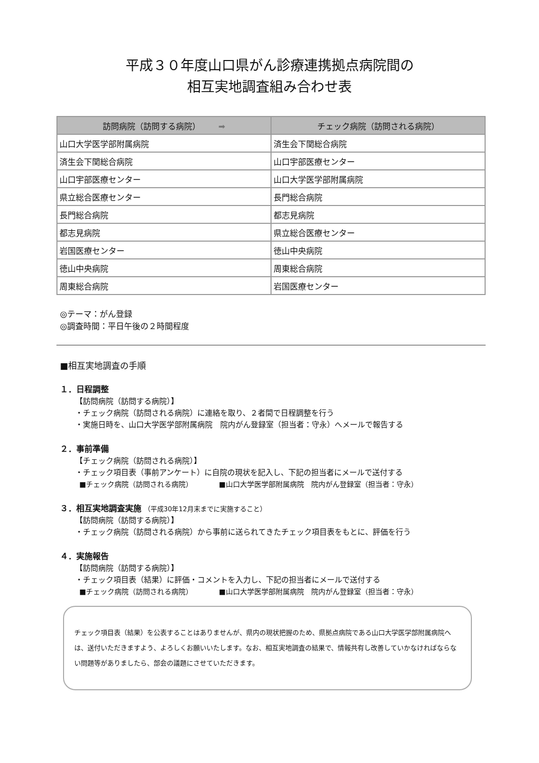平成３０年度山口県がん診療連携拠点病院間の
相互実地調査組み合わせ表
| 訪問病院（訪問する病院） ➡ | チェック病院（訪問される病院） |
| --- | --- |
| 山口大学医学部附属病院 | 済生会下関総合病院 |
| 済生会下関総合病院 | 山口宇部医療センター |
| 山口宇部医療センター | 山口大学医学部附属病院 |
| 県立総合医療センター | 長門総合病院 |
| 長門総合病院 | 都志見病院 |
| 都志見病院 | 県立総合医療センター |
| 岩国医療センター | 徳山中央病院 |
| 徳山中央病院 | 周東総合病院 |
| 周東総合病院 | 岩国医療センター |
◎テーマ：がん登録
◎調査時間：平日午後の２時間程度
■相互実地調査の手順
１．日程調整
【訪問病院（訪問する病院）】
・チェック病院（訪問される病院）に連絡を取り、２者間で日程調整を行う
・実施日時を、山口大学医学部附属病院　院内がん登録室（担当者：守永）へメールで報告する
２．事前準備
【チェック病院（訪問される病院）】
・チェック項目表（事前アンケート）に自院の現状を記入し、下記の担当者にメールで送付する
■チェック病院（訪問される病院） ■山口大学医学部附属病院　院内がん登録室（担当者：守永）
３．相互実地調査実施 （平成30年12月末までに実施すること）
【訪問病院（訪問する病院）】
・チェック病院（訪問される病院）から事前に送られてきたチェック項目表をもとに、評価を行う
４．実施報告
【訪問病院（訪問する病院）】
・チェック項目表（結果）に評価・コメントを入力し、下記の担当者にメールで送付する
■チェック病院（訪問される病院） ■山口大学医学部附属病院　院内がん登録室（担当者：守永）
チェック項目表（結果）を公表することはありませんが、県内の現状把握のため、県拠点病院である山口大学医学部附属病院へは、送付いただきますよう、よろしくお願いいたします。なお、相互実地調査の結果で、情報共有し改善していかなければならない問題等がありましたら、部会の議題にさせていただきます。